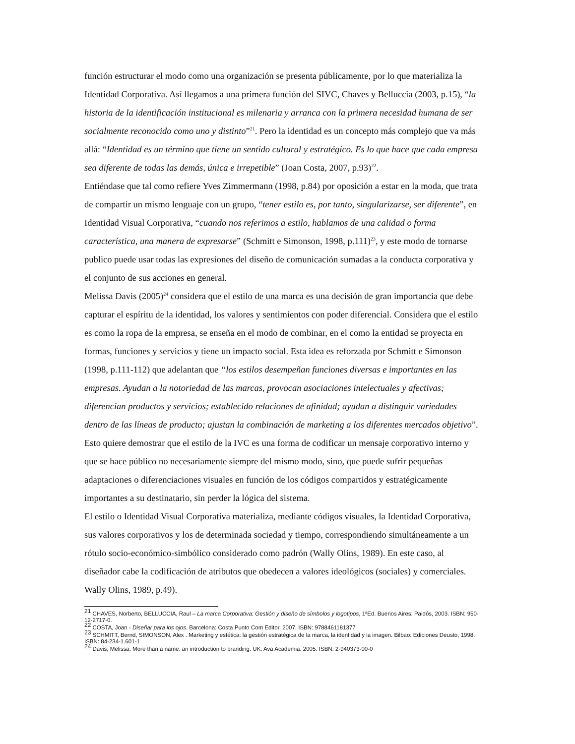función estructurar el modo como una organización se presenta públicamente, por lo que materializa la Identidad Corporativa. Así llegamos a una primera función del SIVC, Chaves y Belluccia (2003, p.15), “la historia de la identificación institucional es milenaria y arranca con la primera necesidad humana de ser socialmente reconocido como uno y distinto”<sup>21</sup>. Pero la identidad es un concepto más complejo que va más allá: “Identidad es un término que tiene un sentido cultural y estratégico. Es lo que hace que cada empresa sea diferente de todas las demás, única e irrepetible” (Joan Costa, 2007, p.93)<sup>22</sup>.
Entiéndase que tal como refiere Yves Zimmermann (1998, p.84) por oposición a estar en la moda, que trata de compartir un mismo lenguaje con un grupo, “tener estilo es, por tanto, singularizarse, ser diferente”, en Identidad Visual Corporativa, “cuando nos referimos a estilo, hablamos de una calidad o forma característica, una manera de expresarse” (Schmitt e Simonson, 1998, p.111)<sup>23</sup>, y este modo de tornarse publico puede usar todas las expresiones del diseño de comunicación sumadas a la conducta corporativa y el conjunto de sus acciones en general.
Melissa Davis (2005)<sup>24</sup> considera que el estilo de una marca es una decisión de gran importancia que debe capturar el espíritu de la identidad, los valores y sentimientos con poder diferencial. Considera que el estilo es como la ropa de la empresa, se enseña en el modo de combinar, en el como la entidad se proyecta en formas, funciones y servicios y tiene un impacto social. Esta idea es reforzada por Schmitt e Simonson (1998, p.111-112) que adelantan que “los estilos desempeñan funciones diversas e importantes en las empresas. Ayudan a la notoriedad de las marcas, provocan asociaciones intelectuales y afectivas; diferencian productos y servicios; establecido relaciones de afinidad; ayudan a distinguir variedades dentro de las líneas de producto; ajustan la combinación de marketing a los diferentes mercados objetivo”. Esto quiere demostrar que el estilo de la IVC es una forma de codificar un mensaje corporativo interno y que se hace público no necesariamente siempre del mismo modo, sino, que puede sufrir pequeñas adaptaciones o diferenciaciones visuales en función de los códigos compartidos y estratégicamente importantes a su destinatario, sin perder la lógica del sistema.
El estilo o Identidad Visual Corporativa materializa, mediante códigos visuales, la Identidad Corporativa, sus valores corporativos y los de determinada sociedad y tiempo, correspondiendo simultáneamente a un rótulo socio-económico-simbólico considerado como padrón (Wally Olins, 1989). En este caso, al diseñador cabe la codificación de atributos que obedecen a valores ideológicos (sociales) y comerciales. Wally Olins, 1989, p.49).
<sup>21</sup> CHAVES, Norberto, BELLUCCIA, Raul – La marca Corporativa: Gestión y diseño de símbolos y logotipos, 1ªEd. Buenos Aires: Paidós, 2003. ISBN: 950-12-2717-0.
<sup>22</sup> COSTA, Joan - Diseñar para los ojos. Barcelona: Costa Punto Com Editor, 2007. ISBN: 9788461181377
<sup>23</sup> SCHMITT, Bernd, SIMONSON, Alex . Marketing y estética: la gestión estratégica de la marca, la identidad y la imagen. Bilbao: Ediciones Deusto, 1998. ISBN: 84-234-1.601-1
<sup>24</sup> Davis, Melissa. More than a name: an introduction to branding. UK: Ava Academia. 2005. ISBN: 2-940373-00-0